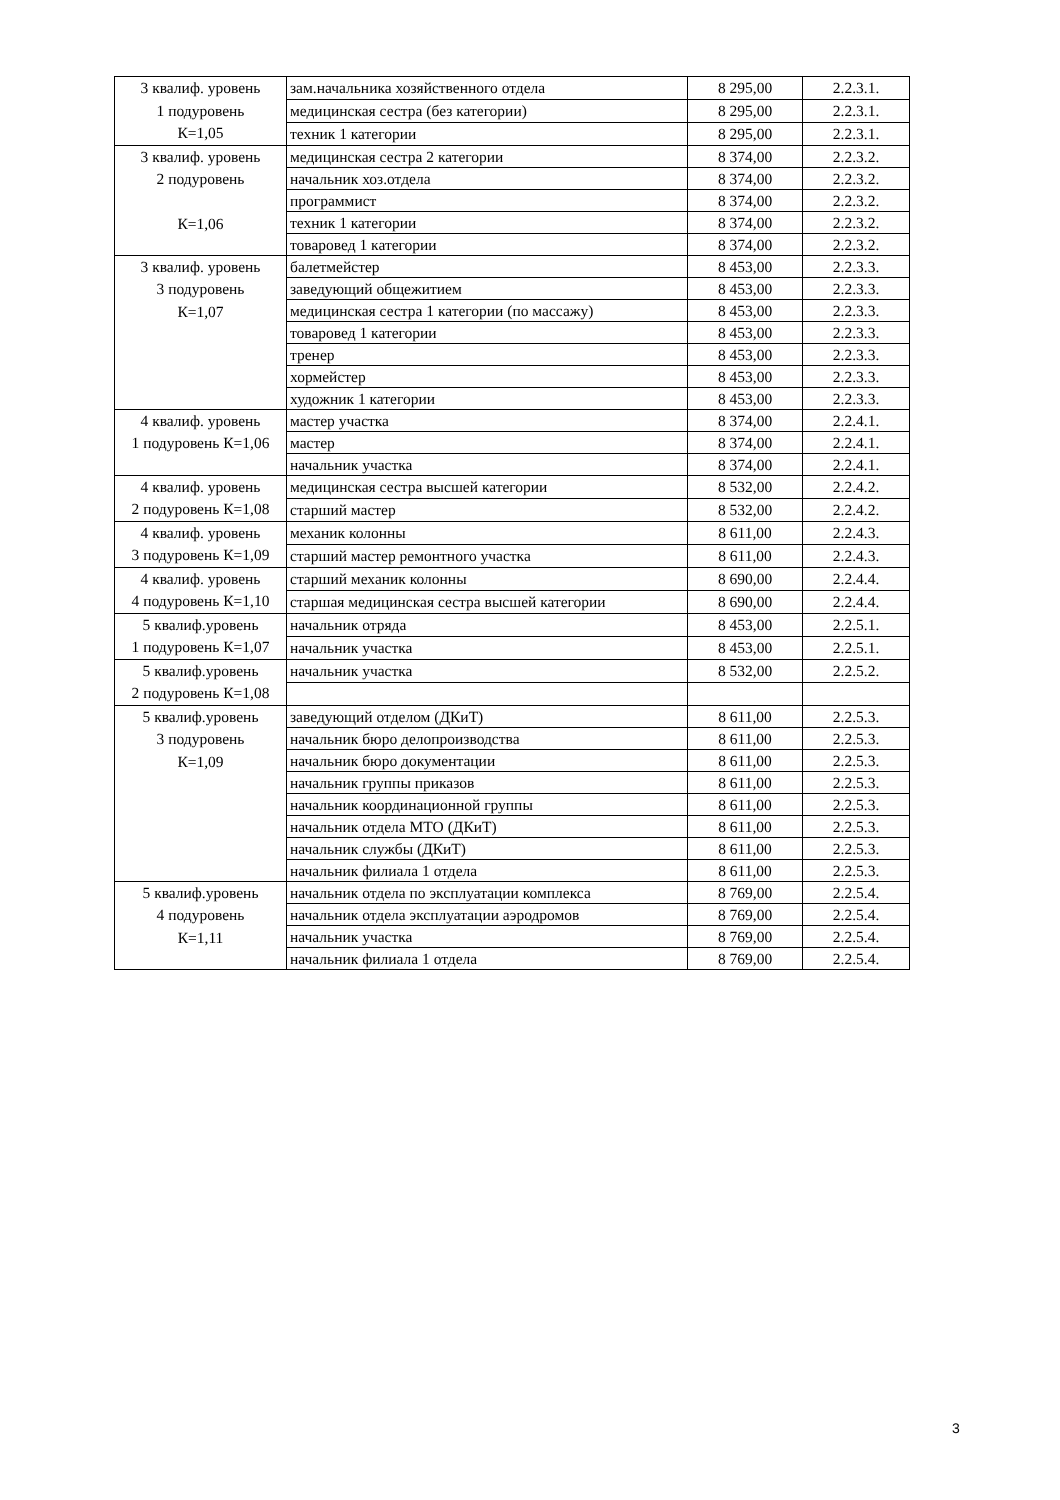| 3 квалиф. уровень 1 подуровень К=1,05 | зам.начальника хозяйственного отдела | 8 295,00 | 2.2.3.1. |
| | медицинская сестра (без категории) | 8 295,00 | 2.2.3.1. |
| | техник 1 категории | 8 295,00 | 2.2.3.1. |
| 3 квалиф. уровень 2 подуровень К=1,06 | медицинская сестра 2 категории | 8 374,00 | 2.2.3.2. |
| | начальник хоз.отдела | 8 374,00 | 2.2.3.2. |
| | программист | 8 374,00 | 2.2.3.2. |
| | техник 1 категории | 8 374,00 | 2.2.3.2. |
| | товаровед 1 категории | 8 374,00 | 2.2.3.2. |
| 3 квалиф. уровень 3 подуровень К=1,07 | балетмейстер | 8 453,00 | 2.2.3.3. |
| | заведующий общежитием | 8 453,00 | 2.2.3.3. |
| | медицинская сестра 1 категории (по массажу) | 8 453,00 | 2.2.3.3. |
| | товаровед 1 категории | 8 453,00 | 2.2.3.3. |
| | тренер | 8 453,00 | 2.2.3.3. |
| | хормейстер | 8 453,00 | 2.2.3.3. |
| | художник 1 категории | 8 453,00 | 2.2.3.3. |
| 4 квалиф. уровень 1 подуровень К=1,06 | мастер участка | 8 374,00 | 2.2.4.1. |
| | мастер | 8 374,00 | 2.2.4.1. |
| | начальник участка | 8 374,00 | 2.2.4.1. |
| 4 квалиф. уровень 2 подуровень К=1,08 | медицинская сестра высшей категории | 8 532,00 | 2.2.4.2. |
| | старший мастер | 8 532,00 | 2.2.4.2. |
| 4 квалиф. уровень 3 подуровень К=1,09 | механик колонны | 8 611,00 | 2.2.4.3. |
| | старший мастер ремонтного участка | 8 611,00 | 2.2.4.3. |
| 4 квалиф. уровень 4 подуровень К=1,10 | старший механик колонны | 8 690,00 | 2.2.4.4. |
| | старшая медицинская сестра высшей категории | 8 690,00 | 2.2.4.4. |
| 5 квалиф.уровень 1 подуровень К=1,07 | начальник отряда | 8 453,00 | 2.2.5.1. |
| | начальник участка | 8 453,00 | 2.2.5.1. |
| 5 квалиф.уровень 2 подуровень К=1,08 | начальник участка | 8 532,00 | 2.2.5.2. |
| 5 квалиф.уровень 3 подуровень К=1,09 | заведующий отделом (ДКиТ) | 8 611,00 | 2.2.5.3. |
| | начальник бюро делопроизводства | 8 611,00 | 2.2.5.3. |
| | начальник бюро документации | 8 611,00 | 2.2.5.3. |
| | начальник группы приказов | 8 611,00 | 2.2.5.3. |
| | начальник координационной группы | 8 611,00 | 2.2.5.3. |
| | начальник отдела МТО (ДКиТ) | 8 611,00 | 2.2.5.3. |
| | начальник службы (ДКиТ) | 8 611,00 | 2.2.5.3. |
| | начальник филиала 1 отдела | 8 611,00 | 2.2.5.3. |
| 5 квалиф.уровень 4 подуровень К=1,11 | начальник отдела по эксплуатации комплекса | 8 769,00 | 2.2.5.4. |
| | начальник отдела эксплуатации аэродромов | 8 769,00 | 2.2.5.4. |
| | начальник участка | 8 769,00 | 2.2.5.4. |
| | начальник филиала 1 отдела | 8 769,00 | 2.2.5.4. |
3